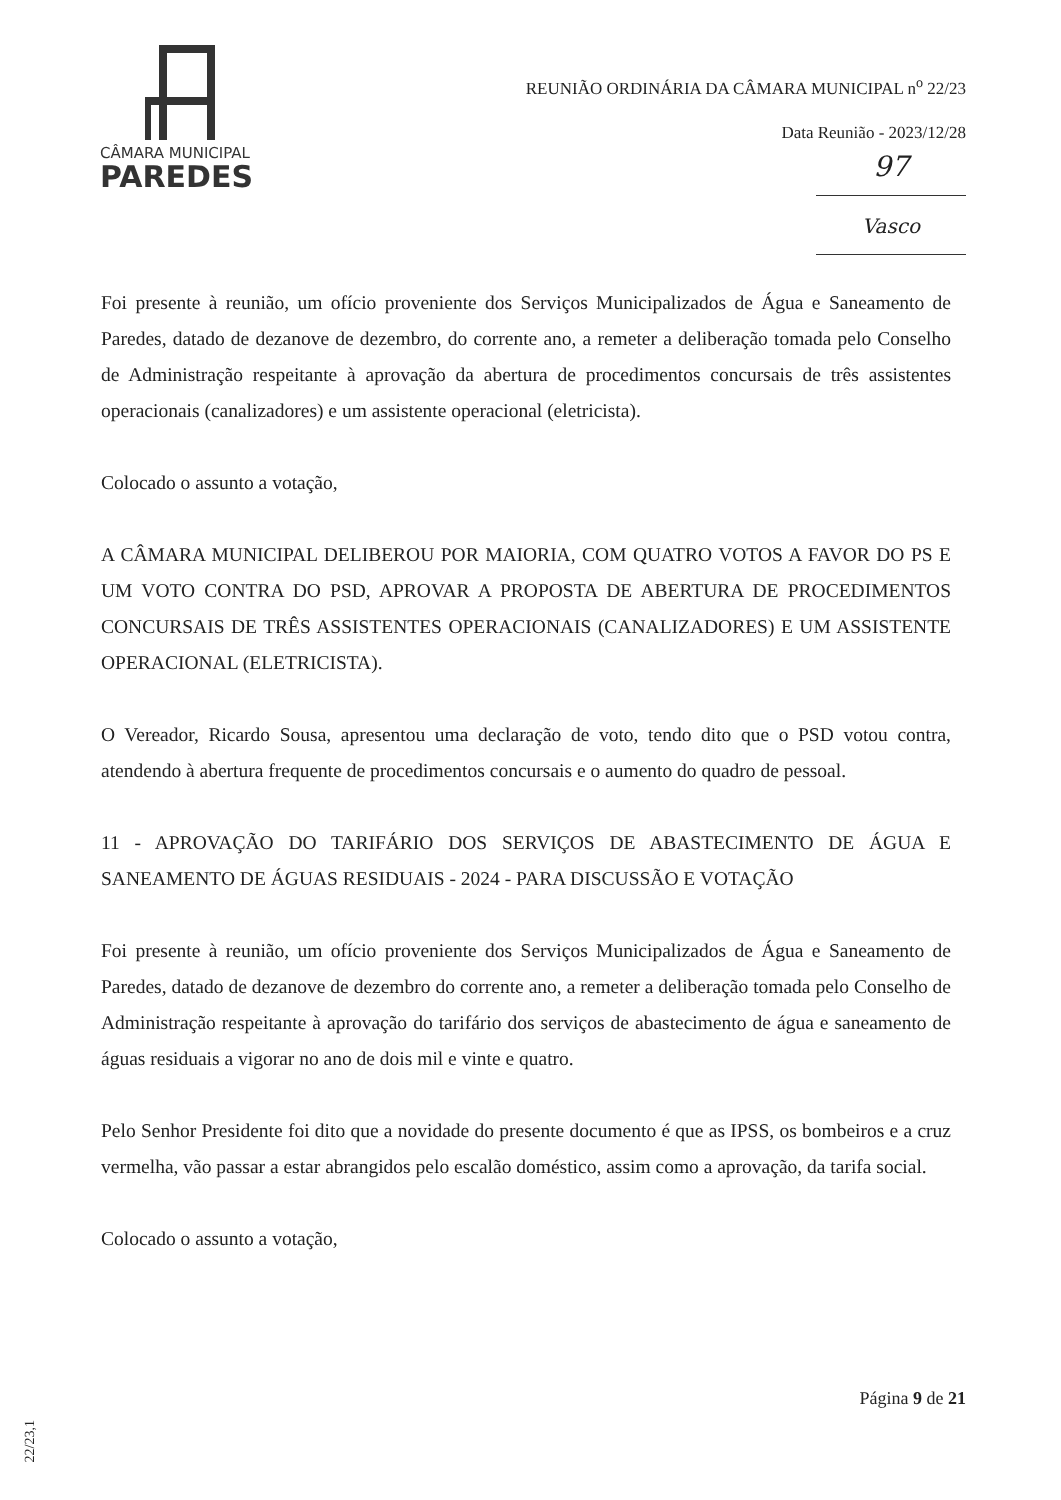CÂMARA MUNICIPAL
PAREDES
REUNIÃO ORDINÁRIA DA CÂMARA MUNICIPAL n<sup>o</sup> 22/23
Data Reunião - 2023/12/28
97
Vasco
Foi presente à reunião, um ofício proveniente dos Serviços Municipalizados de Água e Saneamento de Paredes, datado de dezanove de dezembro, do corrente ano, a remeter a deliberação tomada pelo Conselho de Administração respeitante à aprovação da abertura de procedimentos concursais de três assistentes operacionais (canalizadores) e um assistente operacional (eletricista).
Colocado o assunto a votação,
A CÂMARA MUNICIPAL DELIBEROU POR MAIORIA, COM QUATRO VOTOS A FAVOR DO PS E UM VOTO CONTRA DO PSD, APROVAR A PROPOSTA DE ABERTURA DE PROCEDIMENTOS CONCURSAIS DE TRÊS ASSISTENTES OPERACIONAIS (CANALIZADORES) E UM ASSISTENTE OPERACIONAL (ELETRICISTA).
O Vereador, Ricardo Sousa, apresentou uma declaração de voto, tendo dito que o PSD votou contra, atendendo à abertura frequente de procedimentos concursais e o aumento do quadro de pessoal.
11 - APROVAÇÃO DO TARIFÁRIO DOS SERVIÇOS DE ABASTECIMENTO DE ÁGUA E SANEAMENTO DE ÁGUAS RESIDUAIS - 2024 - PARA DISCUSSÃO E VOTAÇÃO
Foi presente à reunião, um ofício proveniente dos Serviços Municipalizados de Água e Saneamento de Paredes, datado de dezanove de dezembro do corrente ano, a remeter a deliberação tomada pelo Conselho de Administração respeitante à aprovação do tarifário dos serviços de abastecimento de água e saneamento de águas residuais a vigorar no ano de dois mil e vinte e quatro.
Pelo Senhor Presidente foi dito que a novidade do presente documento é que as IPSS, os bombeiros e a cruz vermelha, vão passar a estar abrangidos pelo escalão doméstico, assim como a aprovação, da tarifa social.
Colocado o assunto a votação,
Página 9 de 21
22/23,1